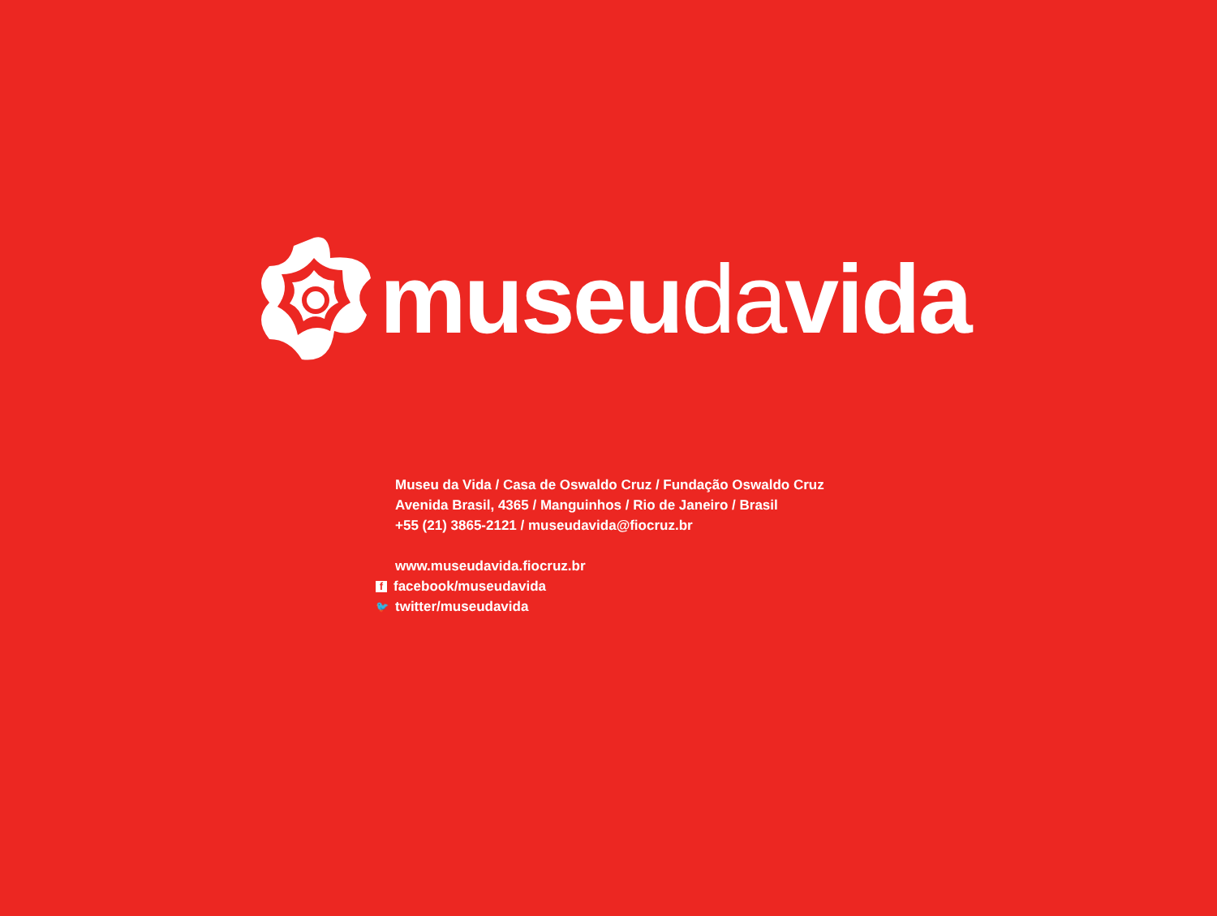museudavida
Museu da Vida / Casa de Oswaldo Cruz / Fundação Oswaldo Cruz
Avenida Brasil, 4365 / Manguinhos / Rio de Janeiro / Brasil
+55 (21) 3865-2121 / museudavida@fiocruz.br
www.museudavida.fiocruz.br
ffacebook/museudavida
🐦 twitter/museudavida